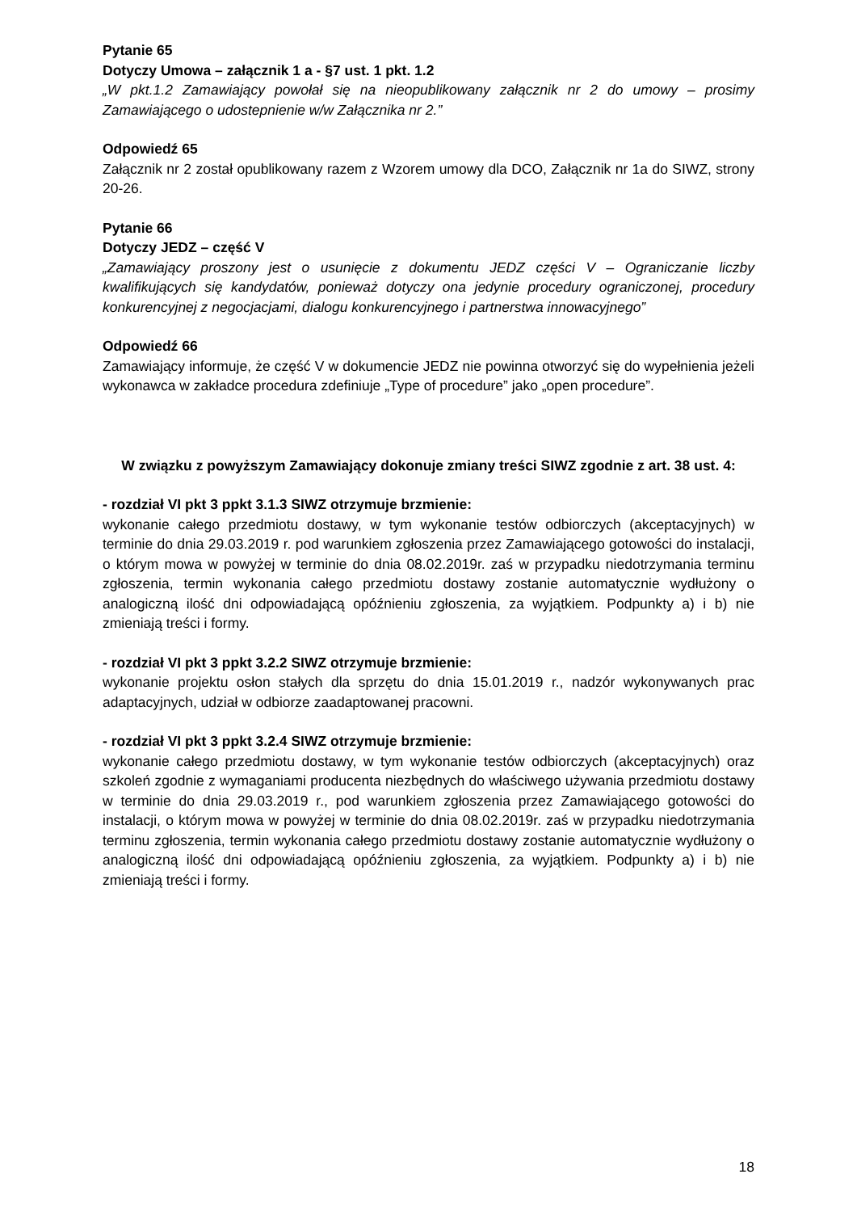Pytanie 65
Dotyczy Umowa – załącznik 1 a - §7 ust. 1 pkt. 1.2
„W pkt.1.2 Zamawiający powołał się na nieopublikowany załącznik nr 2 do umowy – prosimy Zamawiającego o udostepnienie w/w Załącznika nr 2.”
Odpowiedź 65
Załącznik nr 2 został opublikowany razem z Wzorem umowy dla DCO, Załącznik nr 1a do SIWZ, strony 20-26.
Pytanie 66
Dotyczy JEDZ – część V
„Zamawiający proszony jest o usunięcie z dokumentu JEDZ części V – Ograniczanie liczby kwalifikujących się kandydatów, ponieważ dotyczy ona jedynie procedury ograniczonej, procedury konkurencyjnej z negocjacjami, dialogu konkurencyjnego i partnerstwa innowacyjnego”
Odpowiedź 66
Zamawiający informuje, że część V w dokumencie JEDZ nie powinna otworzyć się do wypełnienia jeżeli wykonawca w zakładce procedura zdefiniuje „Type of procedure” jako „open procedure”.
W związku z powyższym Zamawiający dokonuje zmiany treści SIWZ zgodnie z art. 38 ust. 4:
- rozdział VI pkt 3 ppkt 3.1.3 SIWZ otrzymuje brzmienie:
wykonanie całego przedmiotu dostawy, w tym wykonanie testów odbiorczych (akceptacyjnych) w terminie do dnia 29.03.2019 r. pod warunkiem zgłoszenia przez Zamawiającego gotowości do instalacji, o którym mowa w powyżej w terminie do dnia 08.02.2019r. zaś w przypadku niedotrzymania terminu zgłoszenia, termin wykonania całego przedmiotu dostawy zostanie automatycznie wydłużony o analogiczną ilość dni odpowiadającą opóźnieniu zgłoszenia, za wyjątkiem. Podpunkty a) i b) nie zmieniają treści i formy.
- rozdział VI pkt 3 ppkt 3.2.2 SIWZ otrzymuje brzmienie:
wykonanie projektu osłon stałych dla sprzętu do dnia 15.01.2019 r., nadzór wykonywanych prac adaptacyjnych, udział w odbiorze zaadaptowanej pracowni.
- rozdział VI pkt 3 ppkt 3.2.4 SIWZ otrzymuje brzmienie:
wykonanie całego przedmiotu dostawy, w tym wykonanie testów odbiorczych (akceptacyjnych) oraz szkoleń zgodnie z wymaganiami producenta niezbędnych do właściwego używania przedmiotu dostawy w terminie do dnia 29.03.2019 r., pod warunkiem zgłoszenia przez Zamawiającego gotowości do instalacji, o którym mowa w powyżej w terminie do dnia 08.02.2019r. zaś w przypadku niedotrzymania terminu zgłoszenia, termin wykonania całego przedmiotu dostawy zostanie automatycznie wydłużony o analogiczną ilość dni odpowiadającą opóźnieniu zgłoszenia, za wyjątkiem. Podpunkty a) i b) nie zmieniają treści i formy.
18